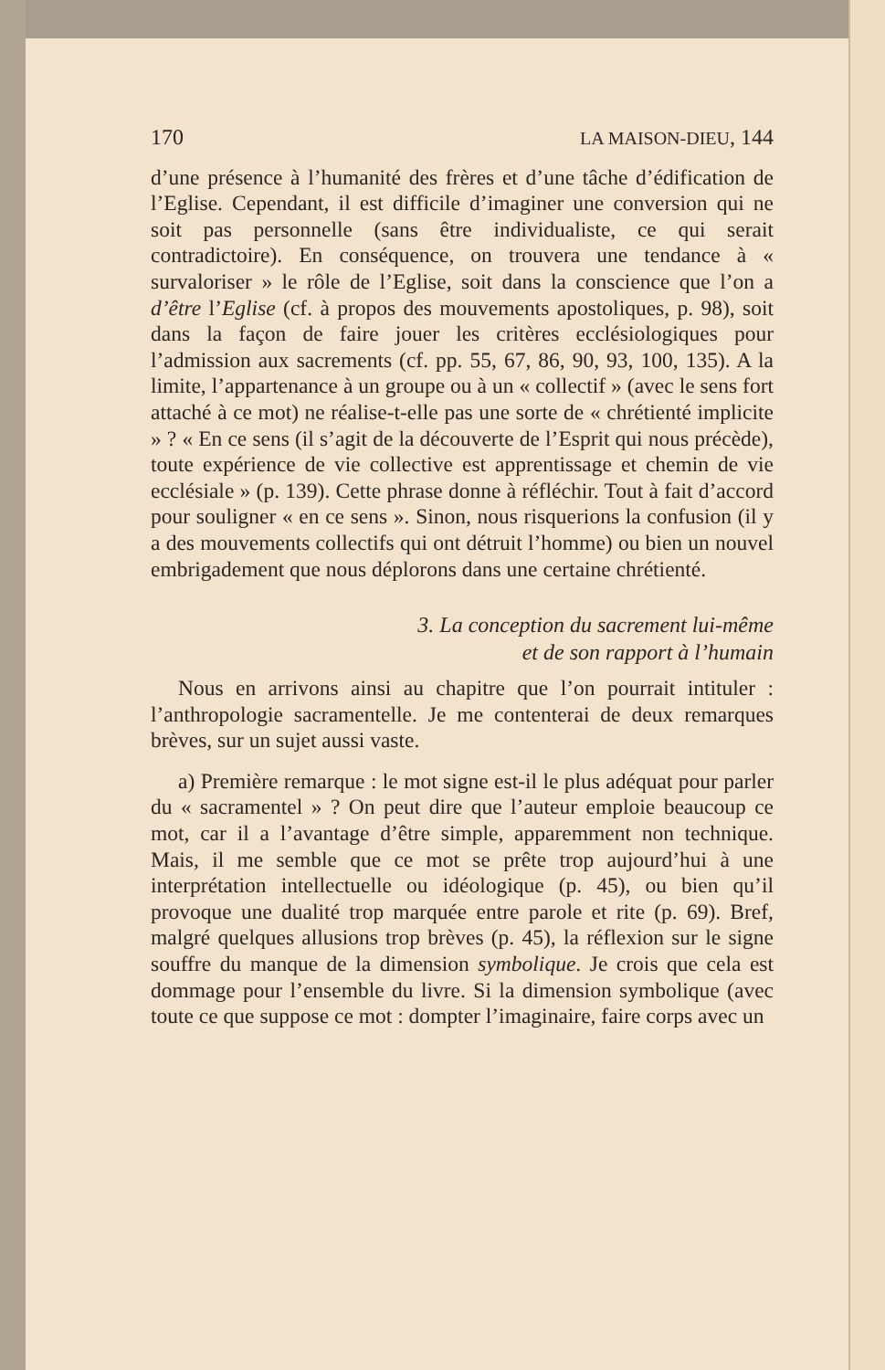170 LA MAISON-DIEU, 144
d’une présence à l’humanité des frères et d’une tâche d’édification de l’Eglise. Cependant, il est difficile d’imaginer une conversion qui ne soit pas personnelle (sans être individualiste, ce qui serait contradictoire). En conséquence, on trouvera une tendance à « survaloriser » le rôle de l’Eglise, soit dans la conscience que l’on a d’être l’Eglise (cf. à propos des mouvements apostoliques, p. 98), soit dans la façon de faire jouer les critères ecclésiologiques pour l’admission aux sacrements (cf. pp. 55, 67, 86, 90, 93, 100, 135). A la limite, l’appartenance à un groupe ou à un « collectif » (avec le sens fort attaché à ce mot) ne réalise-t-elle pas une sorte de « chrétienté implicite » ? « En ce sens (il s’agit de la découverte de l’Esprit qui nous précède), toute expérience de vie collective est apprentissage et chemin de vie ecclésiale » (p. 139). Cette phrase donne à réfléchir. Tout à fait d’accord pour souligner « en ce sens ». Sinon, nous risquerions la confusion (il y a des mouvements collectifs qui ont détruit l’homme) ou bien un nouvel embrigadement que nous déplorons dans une certaine chrétienté.
3. La conception du sacrement lui-même
et de son rapport à l’humain
Nous en arrivons ainsi au chapitre que l’on pourrait intituler : l’anthropologie sacramentelle. Je me contenterai de deux remarques brèves, sur un sujet aussi vaste.
a) Première remarque : le mot signe est-il le plus adéquat pour parler du « sacramentel » ? On peut dire que l’auteur emploie beaucoup ce mot, car il a l’avantage d’être simple, apparemment non technique. Mais, il me semble que ce mot se prête trop aujourd’hui à une interprétation intellectuelle ou idéologique (p. 45), ou bien qu’il provoque une dualité trop marquée entre parole et rite (p. 69). Bref, malgré quelques allusions trop brèves (p. 45), la réflexion sur le signe souffre du manque de la dimension symbolique. Je crois que cela est dommage pour l’ensemble du livre. Si la dimension symbolique (avec toute ce que suppose ce mot : dompter l’imaginaire, faire corps avec un